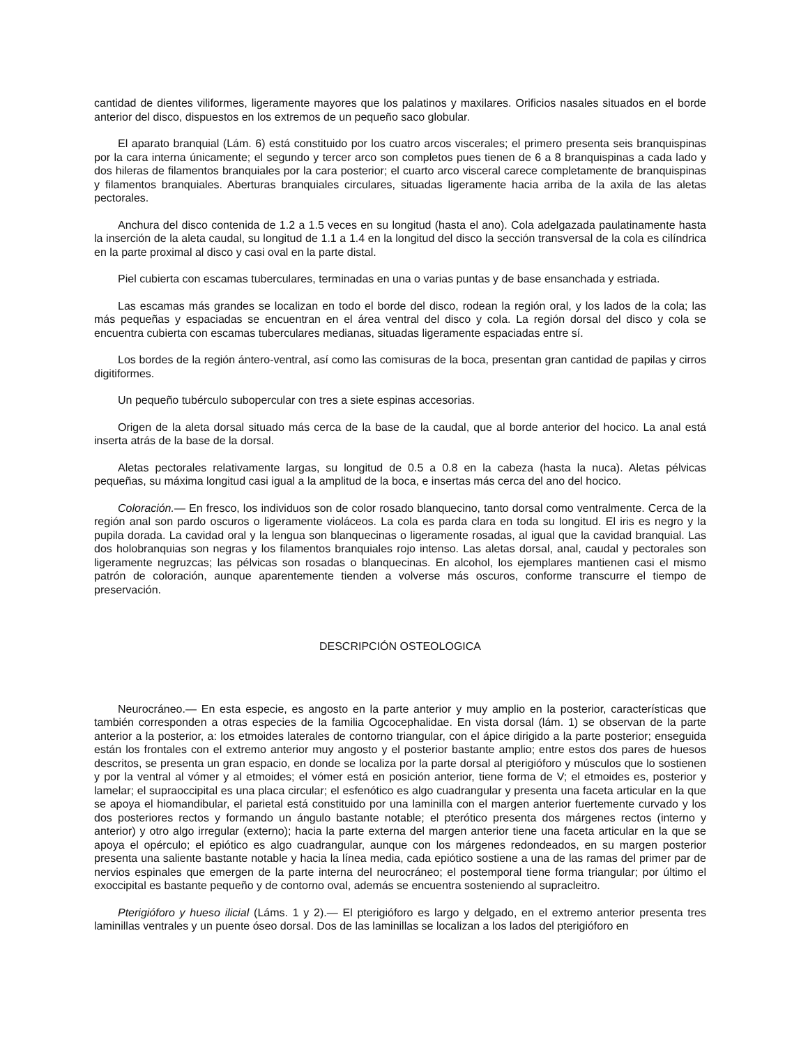cantidad de dientes viliformes, ligeramente mayores que los palatinos y maxilares. Orificios nasales situados en el borde anterior del disco, dispuestos en los extremos de un pequeño saco globular.
El aparato branquial (Lám. 6) está constituido por los cuatro arcos viscerales; el primero presenta seis branquispinas por la cara interna únicamente; el segundo y tercer arco son completos pues tienen de 6 a 8 branquispinas a cada lado y dos hileras de filamentos branquiales por la cara posterior; el cuarto arco visceral carece completamente de branquispinas y filamentos branquiales. Aberturas branquiales circulares, situadas ligeramente hacia arriba de la axila de las aletas pectorales.
Anchura del disco contenida de 1.2 a 1.5 veces en su longitud (hasta el ano). Cola adelgazada paulatinamente hasta la inserción de la aleta caudal, su longitud de 1.1 a 1.4 en la longitud del disco la sección transversal de la cola es cilíndrica en la parte proximal al disco y casi oval en la parte distal.
Piel cubierta con escamas tuberculares, terminadas en una o varias puntas y de base ensanchada y estriada.
Las escamas más grandes se localizan en todo el borde del disco, rodean la región oral, y los lados de la cola; las más pequeñas y espaciadas se encuentran en el área ventral del disco y cola. La región dorsal del disco y cola se encuentra cubierta con escamas tuberculares medianas, situadas ligeramente espaciadas entre sí.
Los bordes de la región ántero-ventral, así como las comisuras de la boca, presentan gran cantidad de papilas y cirros digitiformes.
Un pequeño tubérculo subopercular con tres a siete espinas accesorias.
Origen de la aleta dorsal situado más cerca de la base de la caudal, que al borde anterior del hocico. La anal está inserta atrás de la base de la dorsal.
Aletas pectorales relativamente largas, su longitud de 0.5 a 0.8 en la cabeza (hasta la nuca). Aletas pélvicas pequeñas, su máxima longitud casi igual a la amplitud de la boca, e insertas más cerca del ano del hocico.
Coloración.— En fresco, los individuos son de color rosado blanquecino, tanto dorsal como ventralmente. Cerca de la región anal son pardo oscuros o ligeramente violáceos. La cola es parda clara en toda su longitud. El iris es negro y la pupila dorada. La cavidad oral y la lengua son blanquecinas o ligeramente rosadas, al igual que la cavidad branquial. Las dos holobranquias son negras y los filamentos branquiales rojo intenso. Las aletas dorsal, anal, caudal y pectorales son ligeramente negruzcas; las pélvicas son rosadas o blanquecinas. En alcohol, los ejemplares mantienen casi el mismo patrón de coloración, aunque aparentemente tienden a volverse más oscuros, conforme transcurre el tiempo de preservación.
DESCRIPCIÓN OSTEOLOGICA
Neurocráneo.— En esta especie, es angosto en la parte anterior y muy amplio en la posterior, características que también corresponden a otras especies de la familia Ogcocephalidae. En vista dorsal (lám. 1) se observan de la parte anterior a la posterior, a: los etmoides laterales de contorno triangular, con el ápice dirigido a la parte posterior; enseguida están los frontales con el extremo anterior muy angosto y el posterior bastante amplio; entre estos dos pares de huesos descritos, se presenta un gran espacio, en donde se localiza por la parte dorsal al pterigióforo y músculos que lo sostienen y por la ventral al vómer y al etmoides; el vómer está en posición anterior, tiene forma de V; el etmoides es, posterior y lamelar; el supraoccipital es una placa circular; el esfenótico es algo cuadrangular y presenta una faceta articular en la que se apoya el hiomandibular, el parietal está constituido por una laminilla con el margen anterior fuertemente curvado y los dos posteriores rectos y formando un ángulo bastante notable; el pterótico presenta dos márgenes rectos (interno y anterior) y otro algo irregular (externo); hacia la parte externa del margen anterior tiene una faceta articular en la que se apoya el opérculo; el epiótico es algo cuadrangular, aunque con los márgenes redondeados, en su margen posterior presenta una saliente bastante notable y hacia la línea media, cada epiótico sostiene a una de las ramas del primer par de nervios espinales que emergen de la parte interna del neurocráneo; el postemporal tiene forma triangular; por último el exoccipital es bastante pequeño y de contorno oval, además se encuentra sosteniendo al supracleitro.
Pterigióforo y hueso ilicial (Láms. 1 y 2).— El pterigióforo es largo y delgado, en el extremo anterior presenta tres laminillas ventrales y un puente óseo dorsal. Dos de las laminillas se localizan a los lados del pterigióforo en